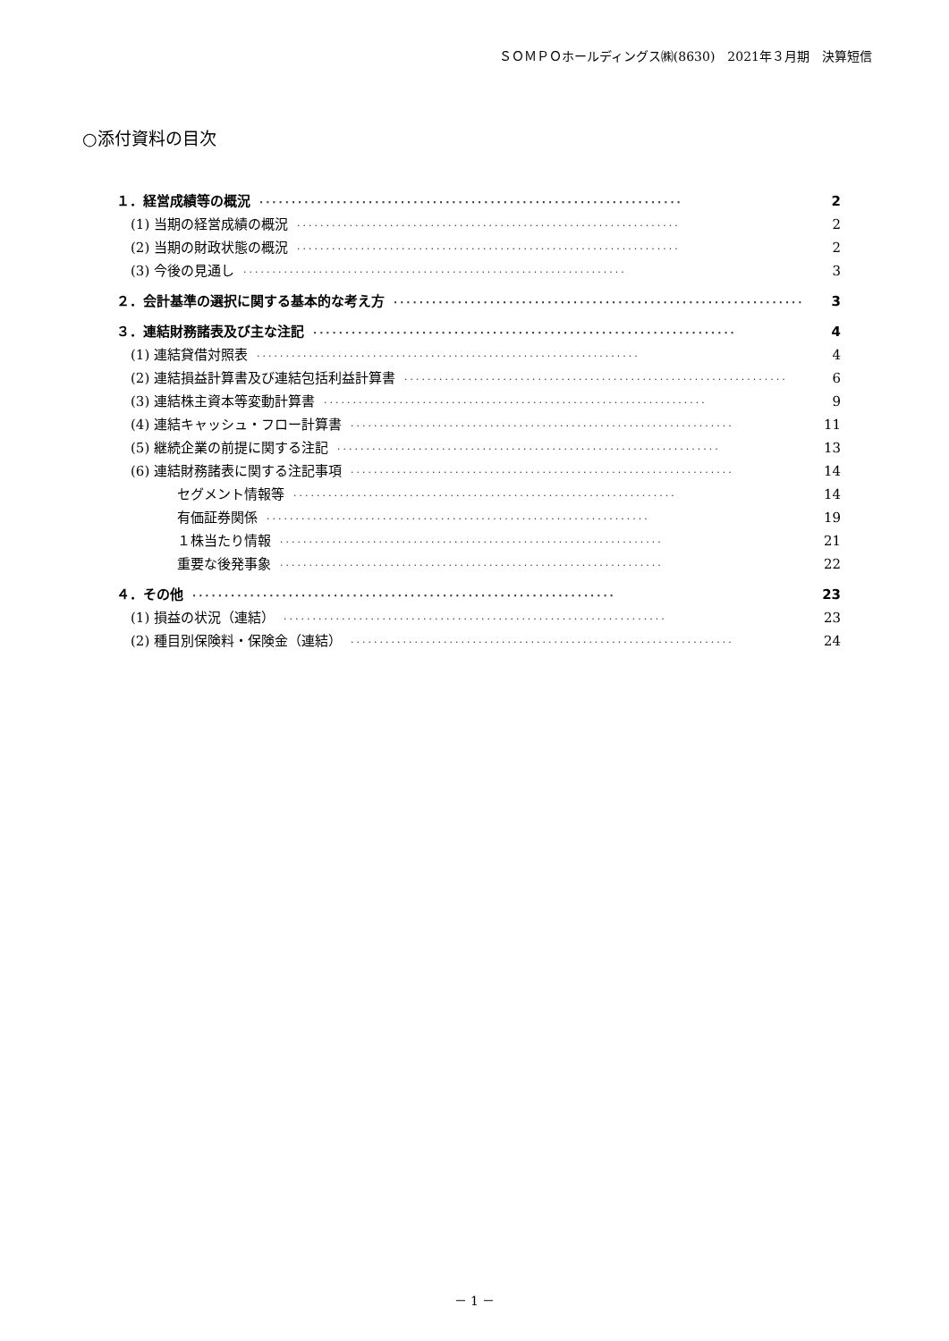ＳＯＭＰＯホールディングス㈱(8630)　2021年３月期　決算短信
○添付資料の目次
１．経営成績等の概況 ·································································· 2
(1) 当期の経営成績の概況 ·································································· 2
(2) 当期の財政状態の概況 ·································································· 2
(3) 今後の見通し ·································································· 3
２．会計基準の選択に関する基本的な考え方 ·································································· 3
３．連結財務諸表及び主な注記 ·································································· 4
(1) 連結貸借対照表 ·································································· 4
(2) 連結損益計算書及び連結包括利益計算書 ·································································· 6
(3) 連結株主資本等変動計算書 ·································································· 9
(4) 連結キャッシュ・フロー計算書 ·································································· 11
(5) 継続企業の前提に関する注記 ·································································· 13
(6) 連結財務諸表に関する注記事項 ·································································· 14
セグメント情報等 ·································································· 14
有価証券関係 ·································································· 19
１株当たり情報 ·································································· 21
重要な後発事象 ·································································· 22
４．その他 ·································································· 23
(1) 損益の状況（連結） ·································································· 23
(2) 種目別保険料・保険金（連結） ·································································· 24
－ 1 －